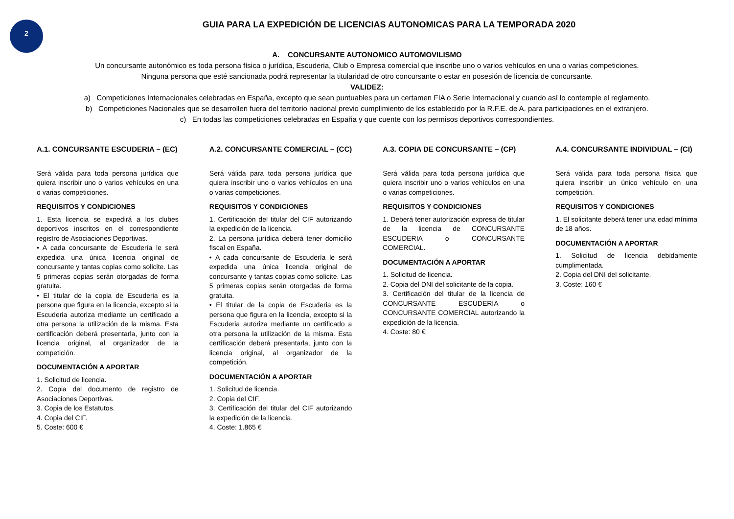2
GUIA PARA LA EXPEDICIÓN DE LICENCIAS AUTONOMICAS PARA LA TEMPORADA 2020
A. CONCURSANTE AUTONOMICO AUTOMOVILISMO
Un concursante autonómico es toda persona física o jurídica, Escuderia, Club o Empresa comercial que inscribe uno o varios vehículos en una o varias competiciones.
Ninguna persona que esté sancionada podrá representar la titularidad de otro concursante o estar en posesión de licencia de concursante.
VALIDEZ:
a) Competiciones Internacionales celebradas en España, excepto que sean puntuables para un certamen FIA o Serie Internacional y cuando así lo contemple el reglamento.
b) Competiciones Nacionales que se desarrollen fuera del territorio nacional previo cumplimiento de los establecido por la R.F.E. de A. para participaciones en el extranjero.
c) En todas las competiciones celebradas en España y que cuente con los permisos deportivos correspondientes.
A.1. CONCURSANTE ESCUDERIA – (EC)
Será válida para toda persona jurídica que quiera inscribir uno o varios vehículos en una o varias competiciones.
REQUISITOS Y CONDICIONES
1. Esta licencia se expedirá a los clubes deportivos inscritos en el correspondiente registro de Asociaciones Deportivas.
• A cada concursante de Escudería le será expedida una única licencia original de concursante y tantas copias como solicite. Las 5 primeras copias serán otorgadas de forma gratuita.
• El titular de la copia de Escuderia es la persona que figura en la licencia, excepto si la Escuderia autoriza mediante un certificado a otra persona la utilización de la misma. Esta certificación deberá presentarla, junto con la licencia original, al organizador de la competición.
DOCUMENTACIÓN A APORTAR
1. Solicitud de licencia.
2. Copia del documento de registro de Asociaciones Deportivas.
3. Copia de los Estatutos.
4. Copia del CIF.
5. Coste: 600 €
A.2. CONCURSANTE COMERCIAL – (CC)
Será válida para toda persona jurídica que quiera inscribir uno o varios vehículos en una o varias competiciones.
REQUISITOS Y CONDICIONES
1. Certificación del titular del CIF autorizando la expedición de la licencia.
2. La persona jurídica deberá tener domicilio fiscal en España.
• A cada concursante de Escudería le será expedida una única licencia original de concursante y tantas copias como solicite. Las 5 primeras copias serán otorgadas de forma gratuita.
• El titular de la copia de Escuderia es la persona que figura en la licencia, excepto si la Escuderia autoriza mediante un certificado a otra persona la utilización de la misma. Esta certificación deberá presentarla, junto con la licencia original, al organizador de la competición.
DOCUMENTACIÓN A APORTAR
1. Solicitud de licencia.
2. Copia del CIF.
3. Certificación del titular del CIF autorizando la expedición de la licencia.
4. Coste: 1.865 €
A.3. COPIA DE CONCURSANTE – (CP)
Será válida para toda persona jurídica que quiera inscribir uno o varios vehículos en una o varias competiciones.
REQUISITOS Y CONDICIONES
1. Deberá tener autorización expresa de titular de la licencia de CONCURSANTE ESCUDERIA o CONCURSANTE COMERCIAL.
DOCUMENTACIÓN A APORTAR
1. Solicitud de licencia.
2. Copia del DNI del solicitante de la copia.
3. Certificación del titular de la licencia de CONCURSANTE ESCUDERIA o CONCURSANTE COMERCIAL autorizando la expedición de la licencia.
4. Coste: 80 €
A.4. CONCURSANTE INDIVIDUAL – (CI)
Será válida para toda persona física que quiera inscribir un único vehículo en una competición.
REQUISITOS Y CONDICIONES
1. El solicitante deberá tener una edad mínima de 18 años.
DOCUMENTACIÓN A APORTAR
1. Solicitud de licencia debidamente cumplimentada.
2. Copia del DNI del solicitante.
3. Coste: 160 €